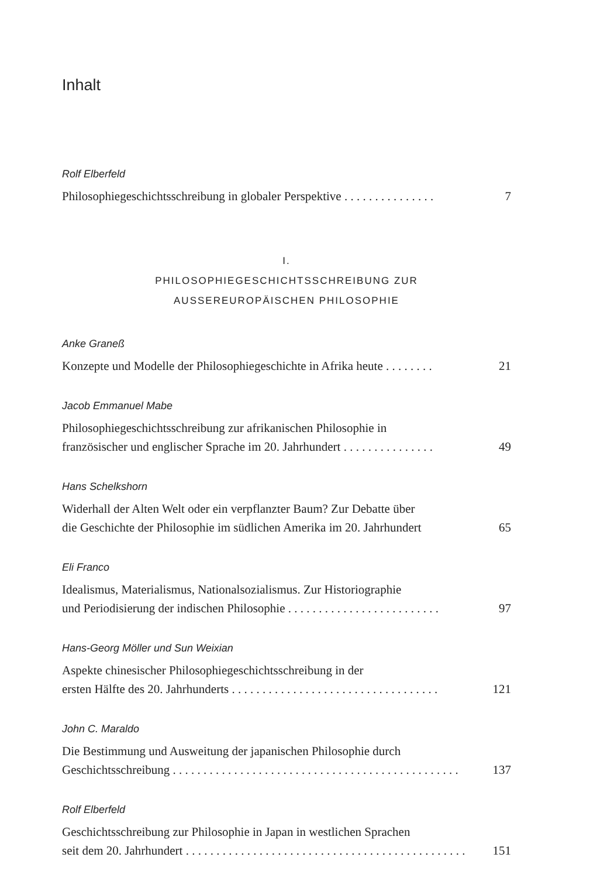Inhalt
Rolf Elberfeld
Philosophiegeschichtsschreibung in globaler Perspektive . . . . . . . . . . . . . . . 7
I.
PHILOSOPHIEGESCHICHTSSCHREIBUNG ZUR
AUSSEREUROPÄISCHEN PHILOSOPHIE
Anke Graneß
Konzepte und Modelle der Philosophiegeschichte in Afrika heute . . . . . . . . 21
Jacob Emmanuel Mabe
Philosophiegeschichtsschreibung zur afrikanischen Philosophie in
französischer und englischer Sprache im 20. Jahrhundert . . . . . . . . . . . . . . . 49
Hans Schelkshorn
Widerhall der Alten Welt oder ein verpflanzter Baum? Zur Debatte über
die Geschichte der Philosophie im südlichen Amerika im 20. Jahrhundert 65
Eli Franco
Idealismus, Materialismus, Nationalsozialismus. Zur Historiographie
und Periodisierung der indischen Philosophie . . . . . . . . . . . . . . . . . . . . . . . . . 97
Hans-Georg Möller und Sun Weixian
Aspekte chinesischer Philosophiegeschichtsschreibung in der
ersten Hälfte des 20. Jahrhunderts . . . . . . . . . . . . . . . . . . . . . . . . . . . . . . . . . . 121
John C. Maraldo
Die Bestimmung und Ausweitung der japanischen Philosophie durch
Geschichtsschreibung . . . . . . . . . . . . . . . . . . . . . . . . . . . . . . . . . . . . . . . . . . . . . . . 137
Rolf Elberfeld
Geschichtsschreibung zur Philosophie in Japan in westlichen Sprachen
seit dem 20. Jahrhundert . . . . . . . . . . . . . . . . . . . . . . . . . . . . . . . . . . . . . . . . . . . . . . 151